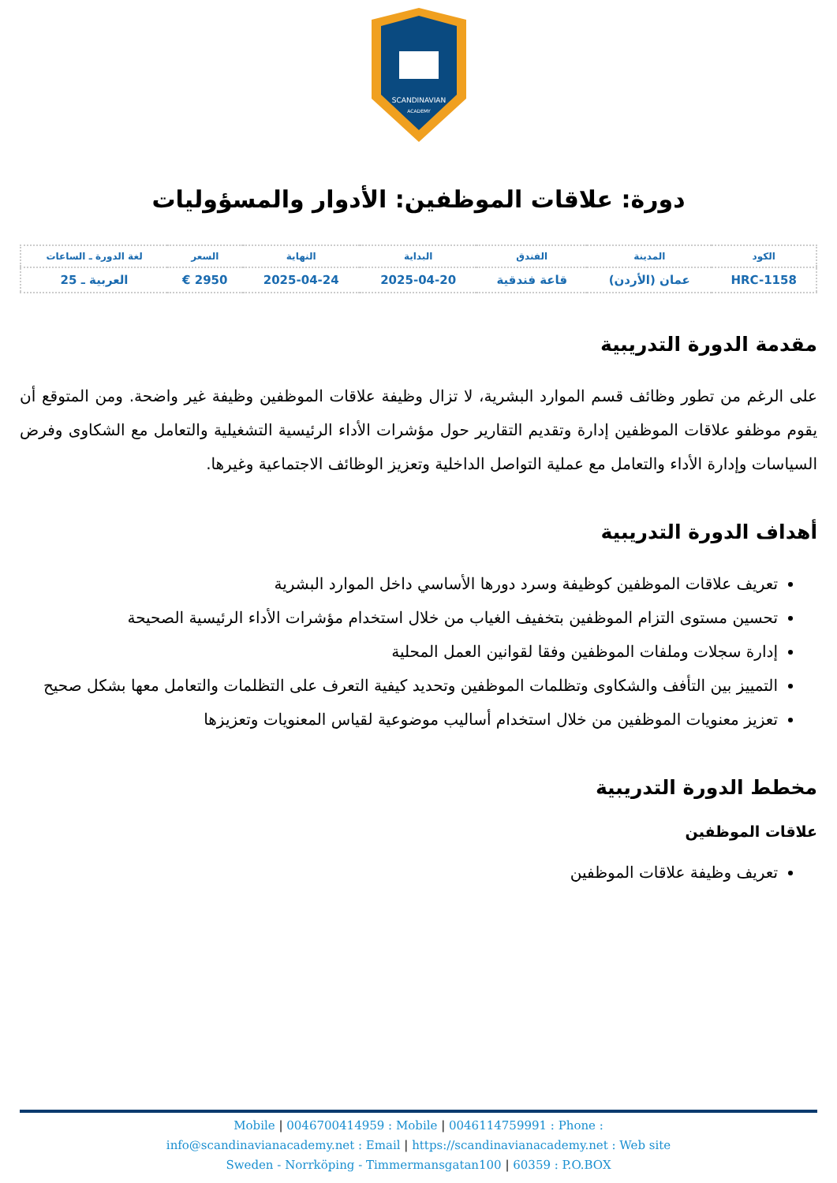SCANDINAVIAN
ACADEMY
دورة: علاقات الموظفين: الأدوار والمسؤوليات
| الكود | المدينة | الفندق | البداية | النهاية | السعر | لغة الدورة ـ الساعات |
| --- | --- | --- | --- | --- | --- | --- |
| HRC-1158 | عمان (الأردن) | قاعة فندقية | 2025-04-20 | 2025-04-24 | 2950 € | العربية ـ 25 |
مقدمة الدورة التدريبية
على الرغم من تطور وظائف قسم الموارد البشرية، لا تزال وظيفة علاقات الموظفين وظيفة غير واضحة. ومن المتوقع أن يقوم موظفو علاقات الموظفين إدارة وتقديم التقارير حول مؤشرات الأداء الرئيسية التشغيلية والتعامل مع الشكاوى وفرض السياسات وإدارة الأداء والتعامل مع عملية التواصل الداخلية وتعزيز الوظائف الاجتماعية وغيرها.
أهداف الدورة التدريبية
تعريف علاقات الموظفين كوظيفة وسرد دورها الأساسي داخل الموارد البشرية
تحسين مستوى التزام الموظفين بتخفيف الغياب من خلال استخدام مؤشرات الأداء الرئيسية الصحيحة
إدارة سجلات وملفات الموظفين وفقا لقوانين العمل المحلية
التمييز بين التأفف والشكاوى وتظلمات الموظفين وتحديد كيفية التعرف على التظلمات والتعامل معها بشكل صحيح
تعزيز معنويات الموظفين من خلال استخدام أساليب موضوعية لقياس المعنويات وتعزيزها
مخطط الدورة التدريبية
علاقات الموظفين
تعريف وظيفة علاقات الموظفين
Mobile | 0046700414959 : Mobile | 0046114759991 : Phone :
info@scandinavianacademy.net : Email | https://scandinavianacademy.net : Web site
Sweden - Norrköping - Timmermansgatan100 | 60359 : P.O.BOX